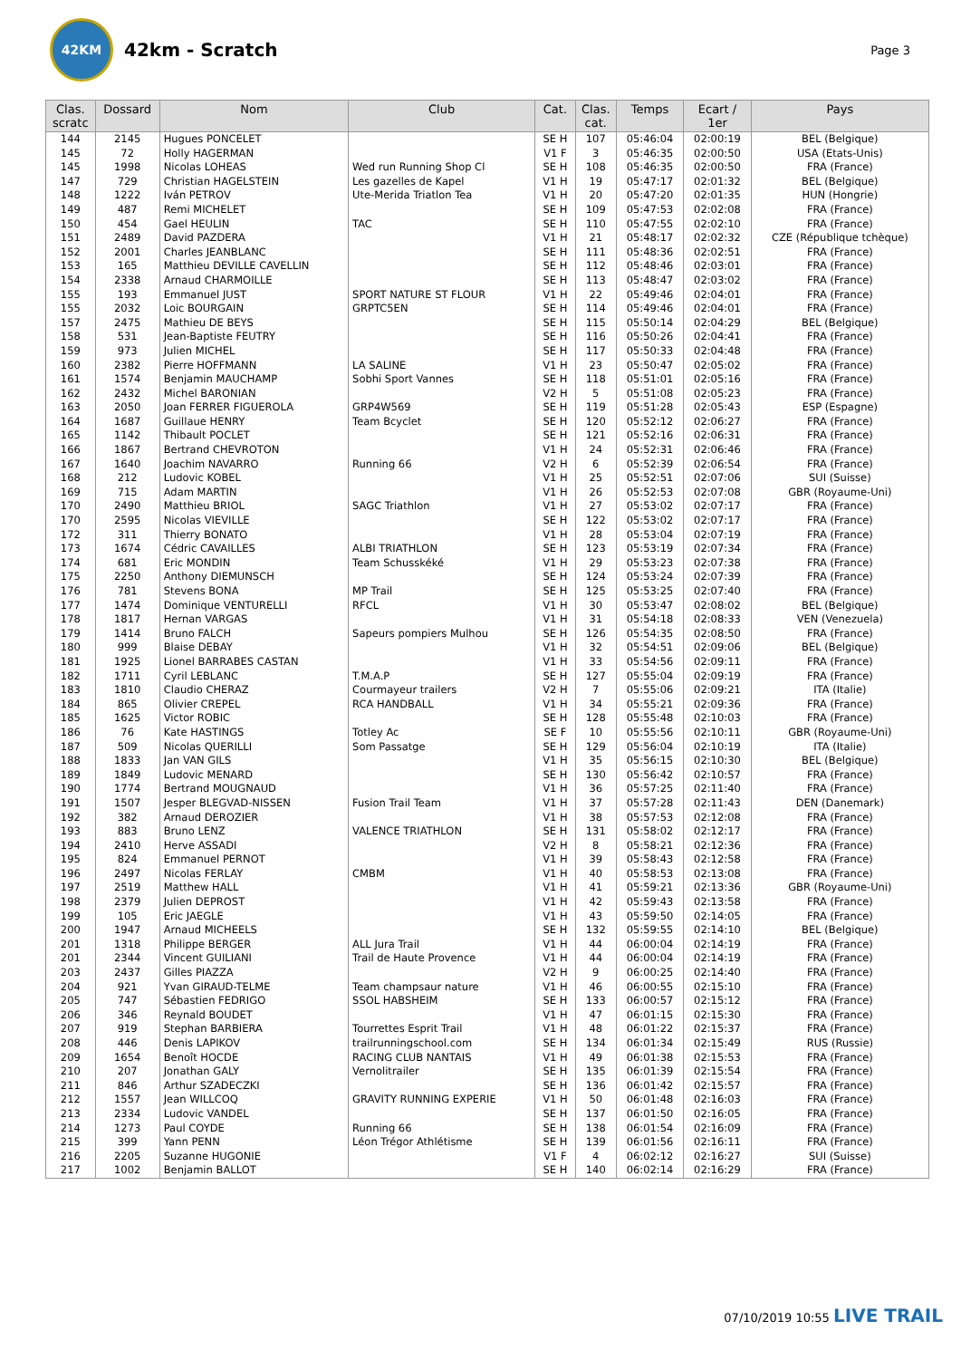42KM
42km - Scratch
Page 3
| Clas. scratc | Dossard | Nom | Club | Cat. | Clas. cat. | Temps | Ecart / 1er | Pays |
| --- | --- | --- | --- | --- | --- | --- | --- | --- |
| 144 | 2145 | Hugues PONCELET | | SE H | 107 | 05:46:04 | 02:00:19 | BEL (Belgique) |
| 145 | 72 | Holly HAGERMAN | | V1 F | 3 | 05:46:35 | 02:00:50 | USA (Etats-Unis) |
| 145 | 1998 | Nicolas LOHEAS | Wed run Running Shop Cl | SE H | 108 | 05:46:35 | 02:00:50 | FRA (France) |
| 147 | 729 | Christian HAGELSTEIN | Les gazelles de Kapel | V1 H | 19 | 05:47:17 | 02:01:32 | BEL (Belgique) |
| 148 | 1222 | Iván PETROV | Ute-Merida Triatlon Tea | V1 H | 20 | 05:47:20 | 02:01:35 | HUN (Hongrie) |
| 149 | 487 | Remi MICHELET | | SE H | 109 | 05:47:53 | 02:02:08 | FRA (France) |
| 150 | 454 | Gael HEULIN | TAC | SE H | 110 | 05:47:55 | 02:02:10 | FRA (France) |
| 151 | 2489 | David PAZDERA | | V1 H | 21 | 05:48:17 | 02:02:32 | CZE (République tchèque) |
| 152 | 2001 | Charles JEANBLANC | | SE H | 111 | 05:48:36 | 02:02:51 | FRA (France) |
| 153 | 165 | Matthieu DEVILLE CAVELLIN | | SE H | 112 | 05:48:46 | 02:03:01 | FRA (France) |
| 154 | 2338 | Arnaud CHARMOILLE | | SE H | 113 | 05:48:47 | 02:03:02 | FRA (France) |
| 155 | 193 | Emmanuel JUST | SPORT NATURE ST FLOUR | V1 H | 22 | 05:49:46 | 02:04:01 | FRA (France) |
| 155 | 2032 | Loic BOURGAIN | GRPTC5EN | SE H | 114 | 05:49:46 | 02:04:01 | FRA (France) |
| 157 | 2475 | Mathieu DE BEYS | | SE H | 115 | 05:50:14 | 02:04:29 | BEL (Belgique) |
| 158 | 531 | Jean-Baptiste FEUTRY | | SE H | 116 | 05:50:26 | 02:04:41 | FRA (France) |
| 159 | 973 | Julien MICHEL | | SE H | 117 | 05:50:33 | 02:04:48 | FRA (France) |
| 160 | 2382 | Pierre HOFFMANN | LA SALINE | V1 H | 23 | 05:50:47 | 02:05:02 | FRA (France) |
| 161 | 1574 | Benjamin MAUCHAMP | Sobhi Sport Vannes | SE H | 118 | 05:51:01 | 02:05:16 | FRA (France) |
| 162 | 2432 | Michel BARONIAN | | V2 H | 5 | 05:51:08 | 02:05:23 | FRA (France) |
| 163 | 2050 | Joan FERRER FIGUEROLA | GRP4W569 | SE H | 119 | 05:51:28 | 02:05:43 | ESP (Espagne) |
| 164 | 1687 | Guillaue HENRY | Team Bcyclet | SE H | 120 | 05:52:12 | 02:06:27 | FRA (France) |
| 165 | 1142 | Thibault POCLET | | SE H | 121 | 05:52:16 | 02:06:31 | FRA (France) |
| 166 | 1867 | Bertrand CHEVROTON | | V1 H | 24 | 05:52:31 | 02:06:46 | FRA (France) |
| 167 | 1640 | Joachim NAVARRO | Running 66 | V2 H | 6 | 05:52:39 | 02:06:54 | FRA (France) |
| 168 | 212 | Ludovic KOBEL | | V1 H | 25 | 05:52:51 | 02:07:06 | SUI (Suisse) |
| 169 | 715 | Adam MARTIN | | V1 H | 26 | 05:52:53 | 02:07:08 | GBR (Royaume-Uni) |
| 170 | 2490 | Matthieu BRIOL | SAGC Triathlon | V1 H | 27 | 05:53:02 | 02:07:17 | FRA (France) |
| 170 | 2595 | Nicolas VIEVILLE | | SE H | 122 | 05:53:02 | 02:07:17 | FRA (France) |
| 172 | 311 | Thierry BONATO | | V1 H | 28 | 05:53:04 | 02:07:19 | FRA (France) |
| 173 | 1674 | Cédric CAVAILLES | ALBI TRIATHLON | SE H | 123 | 05:53:19 | 02:07:34 | FRA (France) |
| 174 | 681 | Eric MONDIN | Team Schusskéké | V1 H | 29 | 05:53:23 | 02:07:38 | FRA (France) |
| 175 | 2250 | Anthony DIEMUNSCH | | SE H | 124 | 05:53:24 | 02:07:39 | FRA (France) |
| 176 | 781 | Stevens BONA | MP Trail | SE H | 125 | 05:53:25 | 02:07:40 | FRA (France) |
| 177 | 1474 | Dominique VENTURELLI | RFCL | V1 H | 30 | 05:53:47 | 02:08:02 | BEL (Belgique) |
| 178 | 1817 | Hernan VARGAS | | V1 H | 31 | 05:54:18 | 02:08:33 | VEN (Venezuela) |
| 179 | 1414 | Bruno FALCH | Sapeurs pompiers Mulhou | SE H | 126 | 05:54:35 | 02:08:50 | FRA (France) |
| 180 | 999 | Blaise DEBAY | | V1 H | 32 | 05:54:51 | 02:09:06 | BEL (Belgique) |
| 181 | 1925 | Lionel BARRABES CASTAN | | V1 H | 33 | 05:54:56 | 02:09:11 | FRA (France) |
| 182 | 1711 | Cyril LEBLANC | T.M.A.P | SE H | 127 | 05:55:04 | 02:09:19 | FRA (France) |
| 183 | 1810 | Claudio CHERAZ | Courmayeur trailers | V2 H | 7 | 05:55:06 | 02:09:21 | ITA (Italie) |
| 184 | 865 | Olivier CREPEL | RCA HANDBALL | V1 H | 34 | 05:55:21 | 02:09:36 | FRA (France) |
| 185 | 1625 | Victor ROBIC | | SE H | 128 | 05:55:48 | 02:10:03 | FRA (France) |
| 186 | 76 | Kate HASTINGS | Totley Ac | SE F | 10 | 05:55:56 | 02:10:11 | GBR (Royaume-Uni) |
| 187 | 509 | Nicolas QUERILLI | Som Passatge | SE H | 129 | 05:56:04 | 02:10:19 | ITA (Italie) |
| 188 | 1833 | Jan VAN GILS | | V1 H | 35 | 05:56:15 | 02:10:30 | BEL (Belgique) |
| 189 | 1849 | Ludovic MENARD | | SE H | 130 | 05:56:42 | 02:10:57 | FRA (France) |
| 190 | 1774 | Bertrand MOUGNAUD | | V1 H | 36 | 05:57:25 | 02:11:40 | FRA (France) |
| 191 | 1507 | Jesper BLEGVAD-NISSEN | Fusion Trail Team | V1 H | 37 | 05:57:28 | 02:11:43 | DEN (Danemark) |
| 192 | 382 | Arnaud DEROZIER | | V1 H | 38 | 05:57:53 | 02:12:08 | FRA (France) |
| 193 | 883 | Bruno LENZ | VALENCE TRIATHLON | SE H | 131 | 05:58:02 | 02:12:17 | FRA (France) |
| 194 | 2410 | Herve ASSADI | | V2 H | 8 | 05:58:21 | 02:12:36 | FRA (France) |
| 195 | 824 | Emmanuel PERNOT | | V1 H | 39 | 05:58:43 | 02:12:58 | FRA (France) |
| 196 | 2497 | Nicolas FERLAY | CMBM | V1 H | 40 | 05:58:53 | 02:13:08 | FRA (France) |
| 197 | 2519 | Matthew HALL | | V1 H | 41 | 05:59:21 | 02:13:36 | GBR (Royaume-Uni) |
| 198 | 2379 | Julien DEPROST | | V1 H | 42 | 05:59:43 | 02:13:58 | FRA (France) |
| 199 | 105 | Eric JAEGLE | | V1 H | 43 | 05:59:50 | 02:14:05 | FRA (France) |
| 200 | 1947 | Arnaud MICHEELS | | SE H | 132 | 05:59:55 | 02:14:10 | BEL (Belgique) |
| 201 | 1318 | Philippe BERGER | ALL Jura Trail | V1 H | 44 | 06:00:04 | 02:14:19 | FRA (France) |
| 201 | 2344 | Vincent GUILIANI | Trail de Haute Provence | V1 H | 44 | 06:00:04 | 02:14:19 | FRA (France) |
| 203 | 2437 | Gilles PIAZZA | | V2 H | 9 | 06:00:25 | 02:14:40 | FRA (France) |
| 204 | 921 | Yvan GIRAUD-TELME | Team champsaur nature | V1 H | 46 | 06:00:55 | 02:15:10 | FRA (France) |
| 205 | 747 | Sébastien FEDRIGO | SSOL HABSHEIM | SE H | 133 | 06:00:57 | 02:15:12 | FRA (France) |
| 206 | 346 | Reynald BOUDET | | V1 H | 47 | 06:01:15 | 02:15:30 | FRA (France) |
| 207 | 919 | Stephan BARBIERA | Tourrettes Esprit Trail | V1 H | 48 | 06:01:22 | 02:15:37 | FRA (France) |
| 208 | 446 | Denis LAPIKOV | trailrunningschool.com | SE H | 134 | 06:01:34 | 02:15:49 | RUS (Russie) |
| 209 | 1654 | Benoît HOCDE | RACING CLUB NANTAIS | V1 H | 49 | 06:01:38 | 02:15:53 | FRA (France) |
| 210 | 207 | Jonathan GALY | Vernolitrailer | SE H | 135 | 06:01:39 | 02:15:54 | FRA (France) |
| 211 | 846 | Arthur SZADECZKI | | SE H | 136 | 06:01:42 | 02:15:57 | FRA (France) |
| 212 | 1557 | Jean WILLCOQ | GRAVITY RUNNING EXPERIE | V1 H | 50 | 06:01:48 | 02:16:03 | FRA (France) |
| 213 | 2334 | Ludovic VANDEL | | SE H | 137 | 06:01:50 | 02:16:05 | FRA (France) |
| 214 | 1273 | Paul COYDE | Running 66 | SE H | 138 | 06:01:54 | 02:16:09 | FRA (France) |
| 215 | 399 | Yann PENN | Léon Trégor Athlétisme | SE H | 139 | 06:01:56 | 02:16:11 | FRA (France) |
| 216 | 2205 | Suzanne HUGONIE | | V1 F | 4 | 06:02:12 | 02:16:27 | SUI (Suisse) |
| 217 | 1002 | Benjamin BALLOT | | SE H | 140 | 06:02:14 | 02:16:29 | FRA (France) |
07/10/2019 10:55 LIVE TRAIL